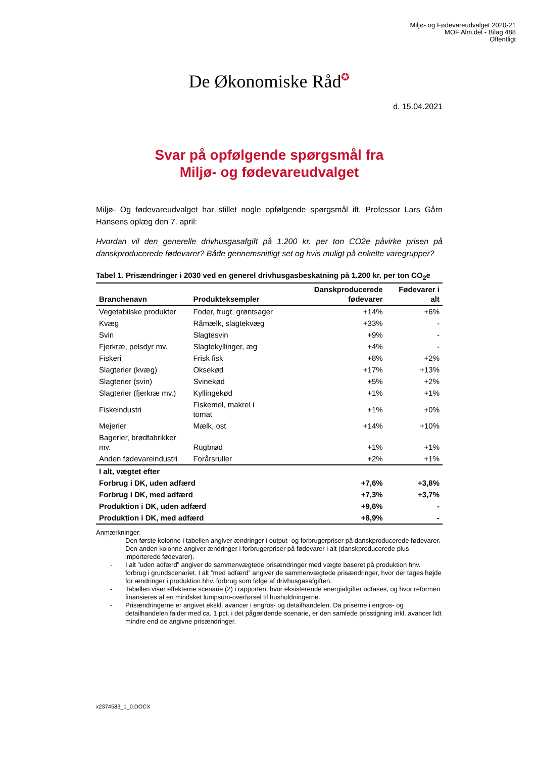Miljø- og Fødevareudvalget 2020-21
MOF Alm.del - Bilag 488
Offentligt
De Økonomiske Råd✪
d. 15.04.2021
Svar på opfølgende spørgsmål fra
Miljø- og fødevareudvalget
Miljø- Og fødevareudvalget har stillet nogle opfølgende spørgsmål ift. Professor Lars Gårn Hansens oplæg den 7. april:
Hvordan vil den generelle drivhusgasafgift på 1.200 kr. per ton CO2e påvirke prisen på danskproducerede fødevarer? Både gennemsnitligt set og hvis muligt på enkelte varegrupper?
Tabel 1. Prisændringer i 2030 ved en generel drivhusgasbeskatning på 1.200 kr. per ton CO<sub>2</sub>e
| Branchenavn | Produkteksempler | Danskproducerede fødevarer | Fødevarer i alt |
| --- | --- | --- | --- |
| Vegetabilske produkter | Foder, frugt, grøntsager | +14% | +6% |
| Kvæg | Råmælk, slagtekvæg | +33% | - |
| Svin | Slagtesvin | +9% | - |
| Fjerkræ, pelsdyr mv. | Slagtekyllinger, æg | +4% | - |
| Fiskeri | Frisk fisk | +8% | +2% |
| Slagterier (kvæg) | Oksekød | +17% | +13% |
| Slagterier (svin) | Svinekød | +5% | +2% |
| Slagterier (fjerkræ mv.) | Kyllingekød | +1% | +1% |
| Fiskeindustri | Fiskemel, makrel i tomat | +1% | +0% |
| Mejerier | Mælk, ost | +14% | +10% |
| Bagerier, brødfabrikker mv. | Rugbrød | +1% | +1% |
| Anden fødevareindustri | Forårsruller | +2% | +1% |
| I alt, vægtet efter | | | |
| Forbrug i DK, uden adfærd | | +7,6% | +3,8% |
| Forbrug i DK, med adfærd | | +7,3% | +3,7% |
| Produktion i DK, uden adfærd | | +9,6% | - |
| Produktion i DK, med adfærd | | +8,9% | - |
Anmærkninger:
- Den første kolonne i tabellen angiver ændringer i output- og forbrugerpriser på danskproducerede fødevarer. Den anden kolonne angiver ændringer i forbrugerpriser på fødevarer i alt (danskproducerede plus importerede fødevarer).
- I alt ”uden adfærd” angiver de sammenvægtede prisændringer med vægte baseret på produktion hhv. forbrug i grundscenariet. I alt ”med adfærd” angiver de sammenvægtede prisændringer, hvor der tages højde for ændringer i produktion hhv. forbrug som følge af drivhusgasafgiften.
- Tabellen viser effekterne scenarie (2) i rapporten, hvor eksisterende energiafgifter udfases, og hvor reformen finansieres af en mindsket lumpsum-overførsel til husholdningerne.
- Prisændringerne er angivet ekskl. avancer i engros- og detailhandelen. Da priserne i engros- og detailhandelen falder med ca. 1 pct. i det pågældende scenarie, er den samlede prisstigning inkl. avancer lidt mindre end de angivne prisændringer.
x2374583_1_0.DOCX